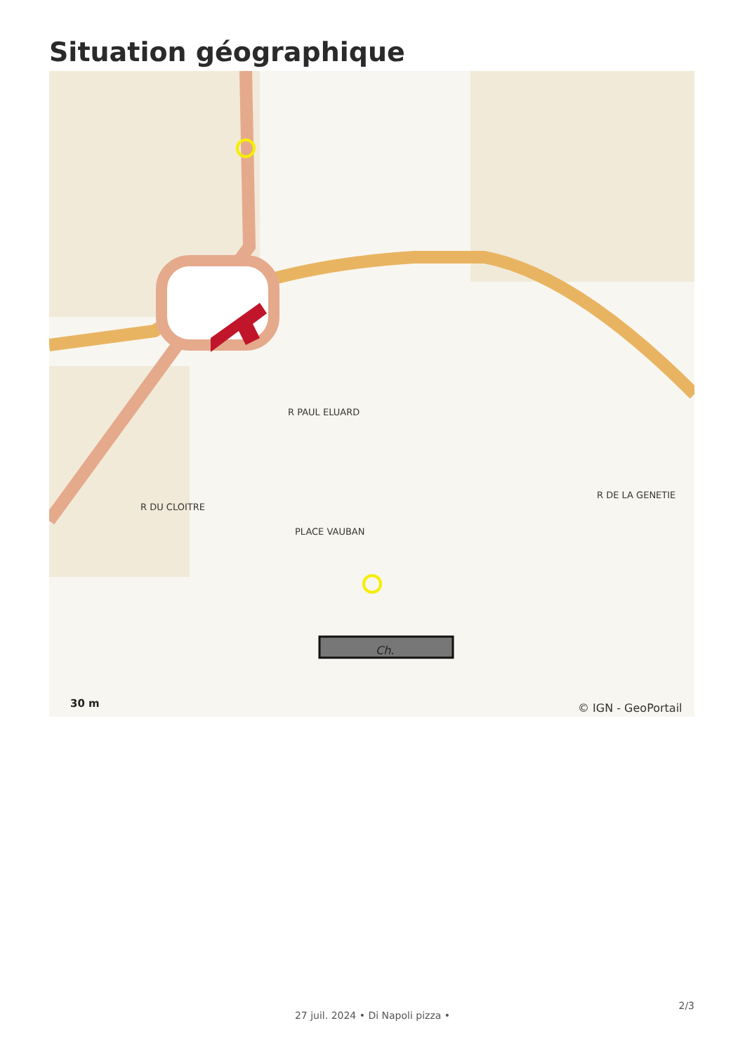Situation géographique
Ch.
R PAUL ELUARD
PLACE VAUBAN
R DU CLOITRE
R DE LA GENETIE
30 m
© IGN - GeoPortail
2/3
27 juil. 2024 • Di Napoli pizza •